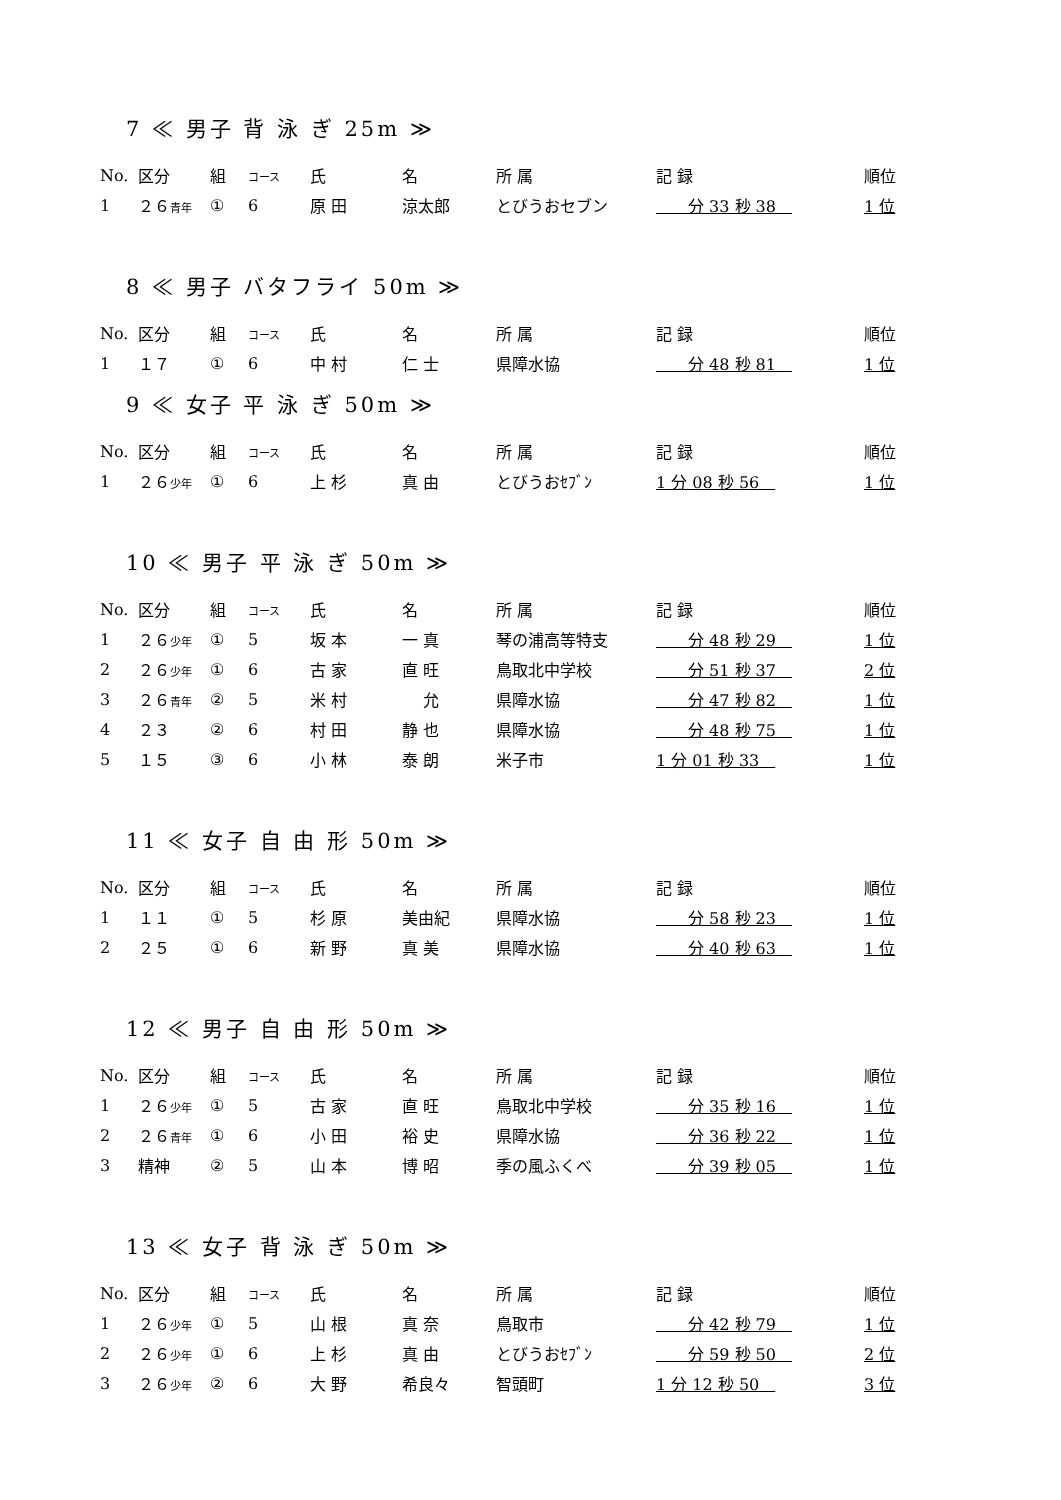7 ≪ 男子 背 泳 ぎ 25m ≫
| No. | 区分 | 組 | コース | 氏 | 名 | 所 属 | 記 録 | 順位 |
| --- | --- | --- | --- | --- | --- | --- | --- | --- |
| 1 | ２６ 青年 | ① | 6 | 原 田 | 涼太郎 | とびうおセブン | 分 33 秒 38 | 1 位 |
8 ≪ 男子 バタフライ 50m ≫
| No. | 区分 | 組 | コース | 氏 | 名 | 所 属 | 記 録 | 順位 |
| --- | --- | --- | --- | --- | --- | --- | --- | --- |
| 1 | １７ | ① | 6 | 中 村 | 仁 士 | 県障水協 | 分 48 秒 81 | 1 位 |
9 ≪ 女子 平 泳 ぎ 50m ≫
| No. | 区分 | 組 | コース | 氏 | 名 | 所 属 | 記 録 | 順位 |
| --- | --- | --- | --- | --- | --- | --- | --- | --- |
| 1 | ２６ 少年 | ① | 6 | 上 杉 | 真 由 | とびうおｾﾌﾞﾝ | 1 分 08 秒 56 | 1 位 |
10 ≪ 男子 平 泳 ぎ 50m ≫
| No. | 区分 | 組 | コース | 氏 | 名 | 所 属 | 記 録 | 順位 |
| --- | --- | --- | --- | --- | --- | --- | --- | --- |
| 1 | ２６ 少年 | ① | 5 | 坂 本 | 一 真 | 琴の浦高等特支 | 分 48 秒 29 | 1 位 |
| 2 | ２６ 少年 | ① | 6 | 古 家 | 直 旺 | 鳥取北中学校 | 分 51 秒 37 | 2 位 |
| 3 | ２６ 青年 | ② | 5 | 米 村 | 允 | 県障水協 | 分 47 秒 82 | 1 位 |
| 4 | ２３ | ② | 6 | 村 田 | 静 也 | 県障水協 | 分 48 秒 75 | 1 位 |
| 5 | １５ | ③ | 6 | 小 林 | 泰 朗 | 米子市 | 1 分 01 秒 33 | 1 位 |
11 ≪ 女子 自 由 形 50m ≫
| No. | 区分 | 組 | コース | 氏 | 名 | 所 属 | 記 録 | 順位 |
| --- | --- | --- | --- | --- | --- | --- | --- | --- |
| 1 | １１ | ① | 5 | 杉 原 | 美由紀 | 県障水協 | 分 58 秒 23 | 1 位 |
| 2 | ２５ | ① | 6 | 新 野 | 真 美 | 県障水協 | 分 40 秒 63 | 1 位 |
12 ≪ 男子 自 由 形 50m ≫
| No. | 区分 | 組 | コース | 氏 | 名 | 所 属 | 記 録 | 順位 |
| --- | --- | --- | --- | --- | --- | --- | --- | --- |
| 1 | ２６ 少年 | ① | 5 | 古 家 | 直 旺 | 鳥取北中学校 | 分 35 秒 16 | 1 位 |
| 2 | ２６ 青年 | ① | 6 | 小 田 | 裕 史 | 県障水協 | 分 36 秒 22 | 1 位 |
| 3 | 精神 | ② | 5 | 山 本 | 博 昭 | 季の風ふくべ | 分 39 秒 05 | 1 位 |
13 ≪ 女子 背 泳 ぎ 50m ≫
| No. | 区分 | 組 | コース | 氏 | 名 | 所 属 | 記 録 | 順位 |
| --- | --- | --- | --- | --- | --- | --- | --- | --- |
| 1 | ２６ 少年 | ① | 5 | 山 根 | 真 奈 | 鳥取市 | 分 42 秒 79 | 1 位 |
| 2 | ２６ 少年 | ① | 6 | 上 杉 | 真 由 | とびうおｾﾌﾞﾝ | 分 59 秒 50 | 2 位 |
| 3 | ２６ 少年 | ② | 6 | 大 野 | 希良々 | 智頭町 | 1 分 12 秒 50 | 3 位 |